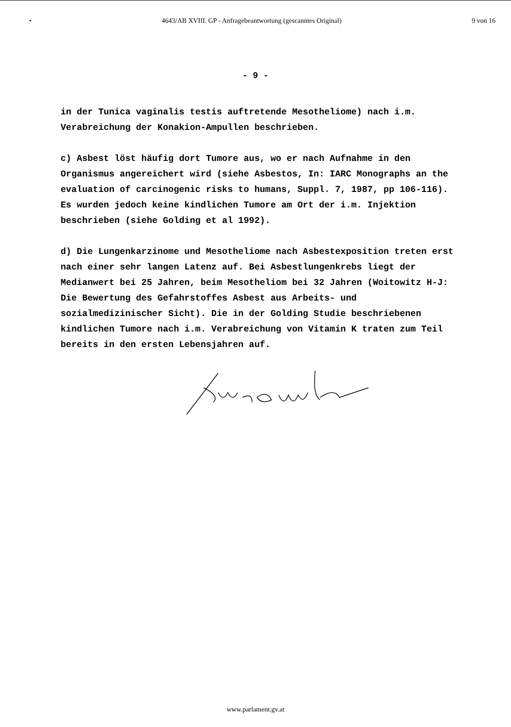• 4643/AB XVIII. GP - Anfragebeantwortung (gescanntes Original) 9 von 16
- 9 -
in der Tunica vaginalis testis auftretende Mesotheliome) nach i.m. Verabreichung der Konakion-Ampullen beschrieben.
c) Asbest löst häufig dort Tumore aus, wo er nach Aufnahme in den Organismus angereichert wird (siehe Asbestos, In: IARC Monographs an the evaluation of carcinogenic risks to humans, Suppl. 7, 1987, pp 106-116). Es wurden jedoch keine kindlichen Tumore am Ort der i.m. Injektion beschrieben (siehe Golding et al 1992).
d) Die Lungenkarzinome und Mesotheliome nach Asbestexposition treten erst nach einer sehr langen Latenz auf. Bei Asbestlungenkrebs liegt der Medianwert bei 25 Jahren, beim Mesotheliom bei 32 Jahren (Woitowitz H-J: Die Bewertung des Gefahrstoffes Asbest aus Arbeits- und sozialmedizinischer Sicht). Die in der Golding Studie beschriebenen kindlichen Tumore nach i.m. Verabreichung von Vitamin K traten zum Teil bereits in den ersten Lebensjahren auf.
www.parlament.gv.at